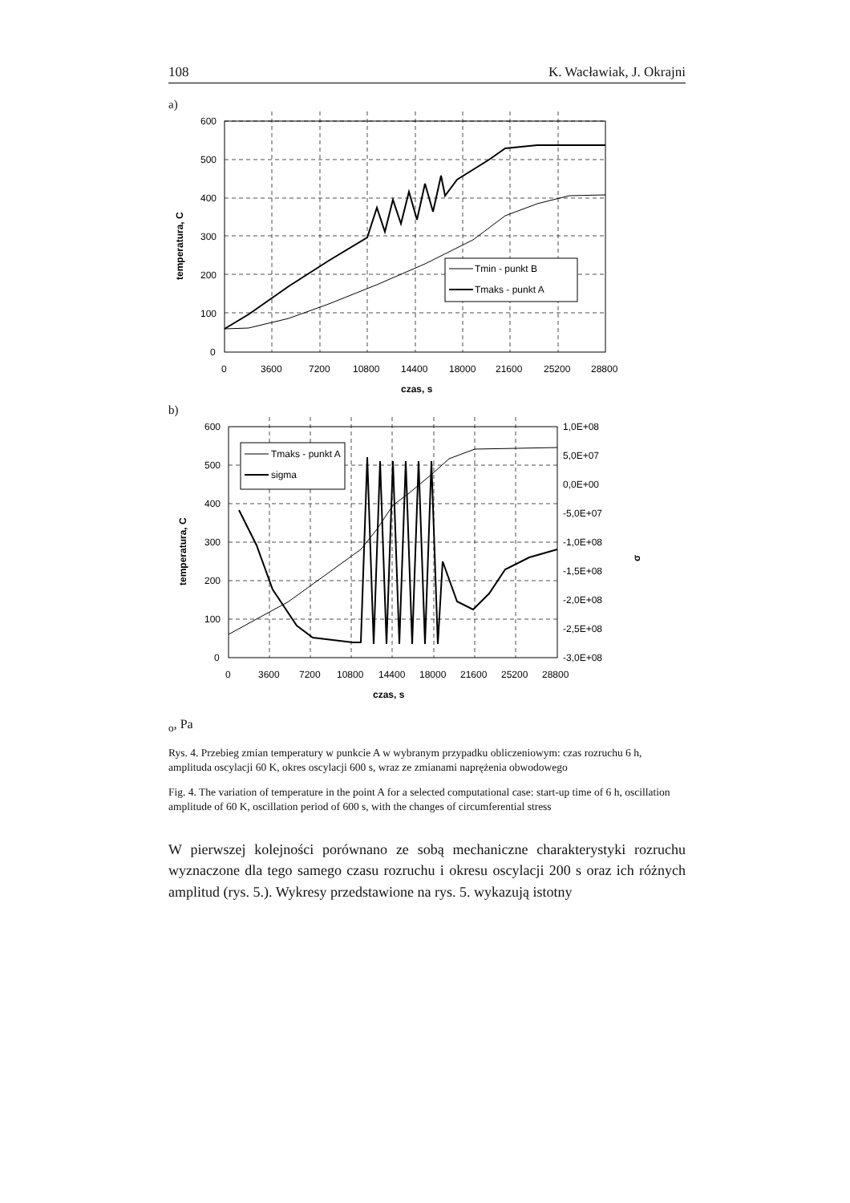108 K. Wacławiak, J. Okrajni
a)
Tmin - punkt B
Tmaks - punkt A
600
500
400
300
200
100
0
0
3600
7200
10800
14400
18000
21600
25200
28800
czas, s
temperatura, C
b)
Tmaks - punkt A
sigma
600
500
400
300
200
100
0
1,0E+08
5,0E+07
0,0E+00
-5,0E+07
-1,0E+08
-1,5E+08
-2,0E+08
-2,5E+08
-3,0E+08
0
3600
7200
10800
14400
18000
21600
25200
28800
czas, s
temperatura, C
σo, Pa
Rys. 4. Przebieg zmian temperatury w punkcie A w wybranym przypadku obliczeniowym: czas rozruchu 6 h, amplituda oscylacji 60 K, okres oscylacji 600 s, wraz ze zmianami naprężenia obwodowego
Fig. 4. The variation of temperature in the point A for a selected computational case: start-up time of 6 h, oscillation amplitude of 60 K, oscillation period of 600 s, with the changes of circumferential stress
W pierwszej kolejności porównano ze sobą mechaniczne charakterystyki rozruchu wyznaczone dla tego samego czasu rozruchu i okresu oscylacji 200 s oraz ich różnych amplitud (rys. 5.). Wykresy przedstawione na rys. 5. wykazują istotny